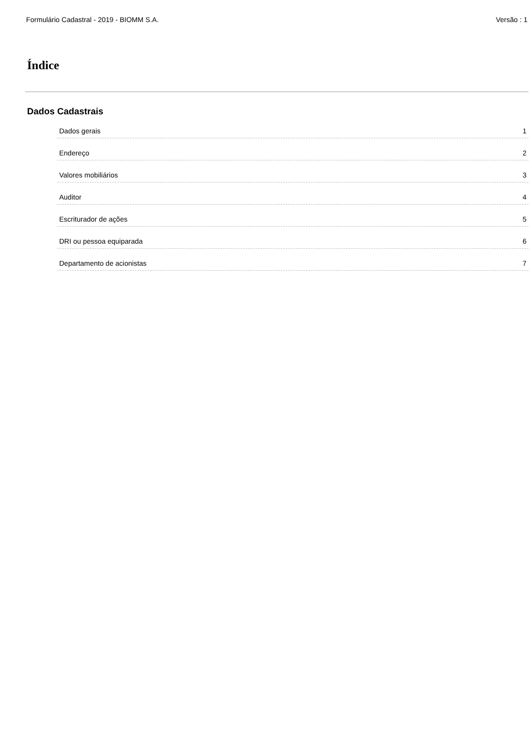Formulário Cadastral - 2019 - BIOMM S.A. Versão : 1
Índice
Dados Cadastrais
Dados gerais 1
Endereço 2
Valores mobiliários 3
Auditor 4
Escriturador de ações 5
DRI ou pessoa equiparada 6
Departamento de acionistas 7